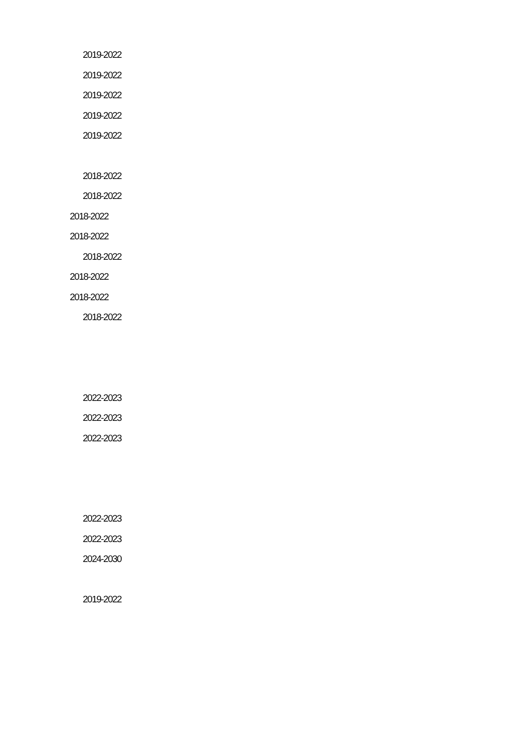2019-2022
2019-2022
2019-2022
2019-2022
2019-2022
2018-2022
2018-2022
2018-2022
2018-2022
2018-2022
2018-2022
2018-2022
2018-2022
2022-2023
2022-2023
2022-2023
2022-2023
2022-2023
2024-2030
2019-2022